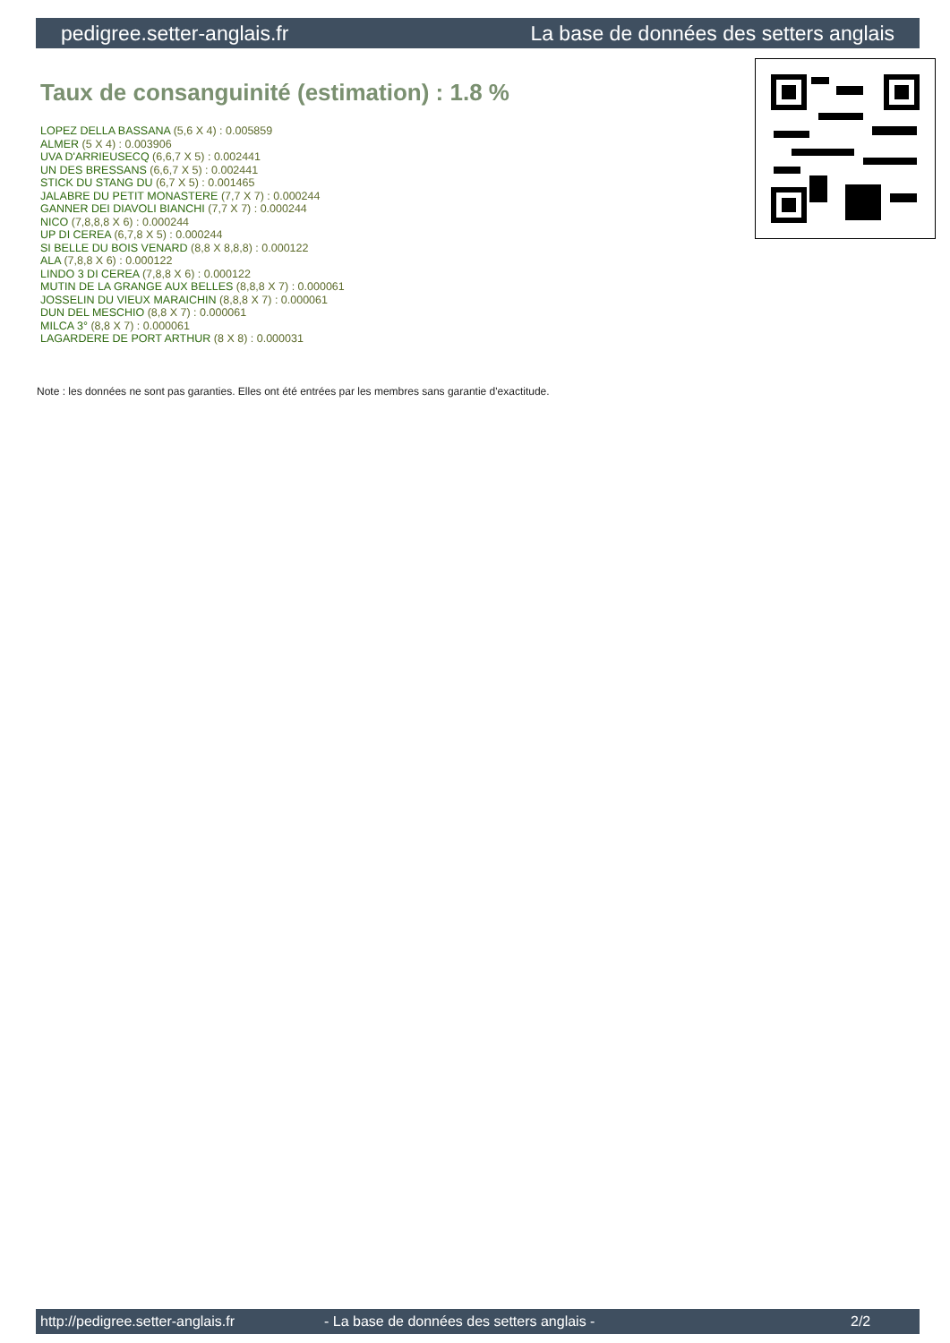pedigree.setter-anglais.fr La base de données des setters anglais
Taux de consanguinité (estimation) : 1.8 %
LOPEZ DELLA BASSANA (5,6 X 4) : 0.005859
ALMER (5 X 4) : 0.003906
UVA D'ARRIEUSECQ (6,6,7 X 5) : 0.002441
UN DES BRESSANS (6,6,7 X 5) : 0.002441
STICK DU STANG DU (6,7 X 5) : 0.001465
JALABRE DU PETIT MONASTERE (7,7 X 7) : 0.000244
GANNER DEI DIAVOLI BIANCHI (7,7 X 7) : 0.000244
NICO (7,8,8,8 X 6) : 0.000244
UP DI CEREA (6,7,8 X 5) : 0.000244
SI BELLE DU BOIS VENARD (8,8 X 8,8,8) : 0.000122
ALA (7,8,8 X 6) : 0.000122
LINDO 3 DI CEREA (7,8,8 X 6) : 0.000122
MUTIN DE LA GRANGE AUX BELLES (8,8,8 X 7) : 0.000061
JOSSELIN DU VIEUX MARAICHIN (8,8,8 X 7) : 0.000061
DUN DEL MESCHIO (8,8 X 7) : 0.000061
MILCA 3° (8,8 X 7) : 0.000061
LAGARDERE DE PORT ARTHUR (8 X 8) : 0.000031
Note : les données ne sont pas garanties. Elles ont été entrées par les membres sans garantie d'exactitude.
http://pedigree.setter-anglais.fr - La base de données des setters anglais - 2/2